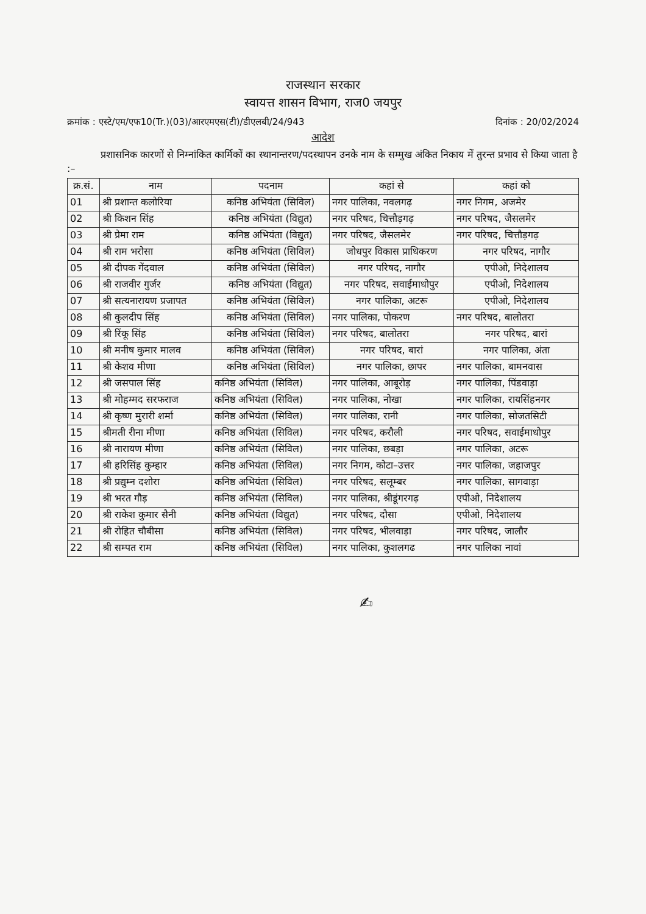राजस्थान सरकार
स्वायत्त शासन विभाग, राज0 जयपुर
क्रमांक : एस्टे/एम/एफ10(Tr.)(03)/आरएमएस(टी)/डीएलबी/24/943 दिनांक : 20/02/2024
आदेश
प्रशासनिक कारणों से निम्नांकित कार्मिकों का स्थानान्तरण/पदस्थापन उनके नाम के सम्मुख अंकित निकाय में तुरन्त प्रभाव से किया जाता है :–
| क्र.सं. | नाम | पदनाम | कहां से | कहां को |
| --- | --- | --- | --- | --- |
| 01 | श्री प्रशान्त कलोरिया | कनिष्ठ अभियंता (सिविल) | नगर पालिका, नवलगढ़ | नगर निगम, अजमेर |
| 02 | श्री किशन सिंह | कनिष्ठ अभियंता (विद्युत) | नगर परिषद, चित्तौड़गढ़ | नगर परिषद, जैसलमेर |
| 03 | श्री प्रेमा राम | कनिष्ठ अभियंता (विद्युत) | नगर परिषद, जैसलमेर | नगर परिषद, चित्तौड़गढ़ |
| 04 | श्री राम भरोसा | कनिष्ठ अभियंता (सिविल) | जोधपुर विकास प्राधिकरण | नगर परिषद, नागौर |
| 05 | श्री दीपक गेंदवाल | कनिष्ठ अभियंता (सिविल) | नगर परिषद, नागौर | एपीओ, निदेशालय |
| 06 | श्री राजवीर गुर्जर | कनिष्ठ अभियंता (विद्युत) | नगर परिषद, सवाईमाधोपुर | एपीओ, निदेशालय |
| 07 | श्री सत्यनारायण प्रजापत | कनिष्ठ अभियंता (सिविल) | नगर पालिका, अटरू | एपीओ, निदेशालय |
| 08 | श्री कुलदीप सिंह | कनिष्ठ अभियंता (सिविल) | नगर पालिका, पोकरण | नगर परिषद, बालोतरा |
| 09 | श्री रिंकू सिंह | कनिष्ठ अभियंता (सिविल) | नगर परिषद, बालोतरा | नगर परिषद, बारां |
| 10 | श्री मनीष कुमार मालव | कनिष्ठ अभियंता (सिविल) | नगर परिषद, बारां | नगर पालिका, अंता |
| 11 | श्री केशव मीणा | कनिष्ठ अभियंता (सिविल) | नगर पालिका, छापर | नगर पालिका, बामनवास |
| 12 | श्री जसपाल सिंह | कनिष्ठ अभियंता (सिविल) | नगर पालिका, आबूरोड़ | नगर पालिका, पिंडवाड़ा |
| 13 | श्री मोहम्मद सरफराज | कनिष्ठ अभियंता (सिविल) | नगर पालिका, नोखा | नगर पालिका, रायसिंहनगर |
| 14 | श्री कृष्ण मुरारी शर्मा | कनिष्ठ अभियंता (सिविल) | नगर पालिका, रानी | नगर पालिका, सोजतसिटी |
| 15 | श्रीमती रीना मीणा | कनिष्ठ अभियंता (सिविल) | नगर परिषद, करौली | नगर परिषद, सवाईमाधोपुर |
| 16 | श्री नारायण मीणा | कनिष्ठ अभियंता (सिविल) | नगर पालिका, छबड़ा | नगर पालिका, अटरू |
| 17 | श्री हरिसिंह कुम्हार | कनिष्ठ अभियंता (सिविल) | नगर निगम, कोटा–उत्तर | नगर पालिका, जहाजपुर |
| 18 | श्री प्रद्युम्न दशोरा | कनिष्ठ अभियंता (सिविल) | नगर परिषद, सलूम्बर | नगर पालिका, सागवाड़ा |
| 19 | श्री भरत गौड़ | कनिष्ठ अभियंता (सिविल) | नगर पालिका, श्रीडूंगरगढ़ | एपीओ, निदेशालय |
| 20 | श्री राकेश कुमार सैनी | कनिष्ठ अभियंता (विद्युत) | नगर परिषद, दौसा | एपीओ, निदेशालय |
| 21 | श्री रोहित चौबीसा | कनिष्ठ अभियंता (सिविल) | नगर परिषद, भीलवाड़ा | नगर परिषद, जालौर |
| 22 | श्री सम्पत राम | कनिष्ठ अभियंता (सिविल) | नगर पालिका, कुशलगढ | नगर पालिका नावां |
✍